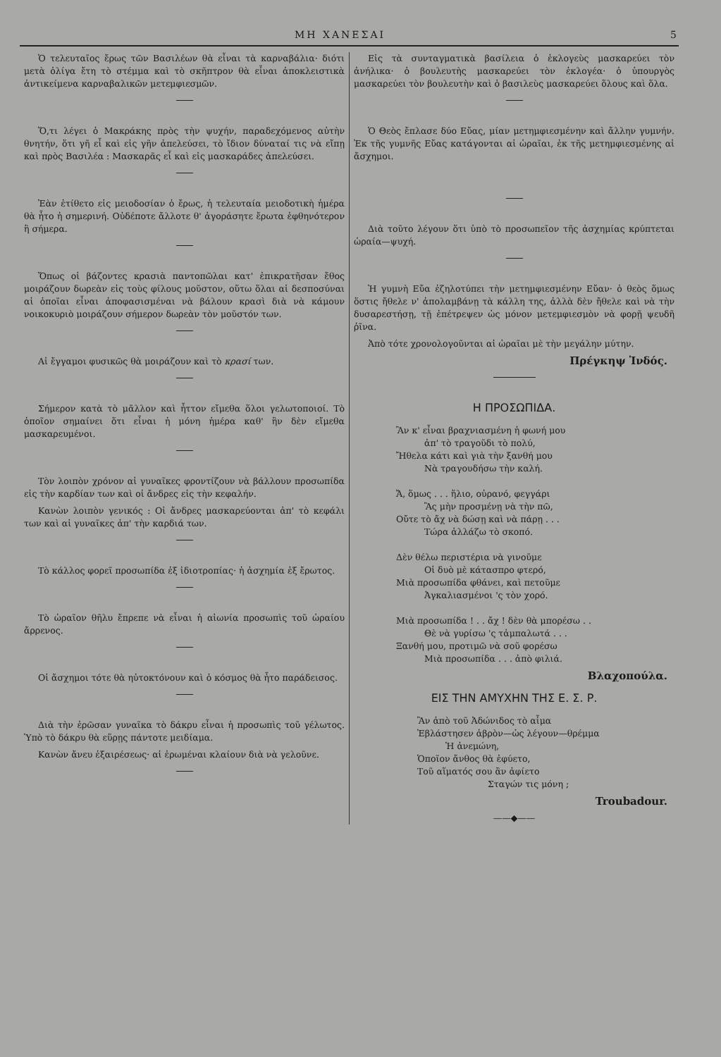ΜΗ ΧΑΝΕΣΑΙ 5
Ὁ τελευταῖος ἔρως τῶν Βασιλέων θὰ εἶναι τὰ καρναβάλια· διότι μετὰ ὀλίγα ἔτη τὸ στέμμα καὶ τὸ σκῆπτρον θὰ εἶναι ἀποκλειστικὰ ἀντικείμενα καρναβαλικῶν μετεμφιεσμῶν.
Ὅ,τι λέγει ὁ Μακράκης πρὸς τὴν ψυχήν, παραδεχόμενος αὐτὴν θνητήν, ὅτι γῆ εἶ καὶ εἰς γῆν ἀπελεύσει, τὸ ἴδιον δύναταί τις νὰ εἴπῃ καὶ πρὸς Βασιλέα : Μασκαρᾶς εἶ καὶ εἰς μασκαράδες ἀπελεύσει.
Ἐὰν ἐτίθετο εἰς μειοδοσίαν ὁ ἔρως, ἡ τελευταία μειοδοτικὴ ἡμέρα θὰ ἦτο ἡ σημερινή. Οὐδέποτε ἄλλοτε θ' ἀγοράσητε ἔρωτα ἐφθηνότερον ἢ σήμερα.
Ὅπως οἱ βάζοντες κρασιὰ παντοπῶλαι κατ' ἐπικρατῆσαν ἔθος μοιράζουν δωρεὰν εἰς τοὺς φίλους μοῦστον, οὕτω ὅλαι αἱ δεσποσύναι αἱ ὁποῖαι εἶναι ἀποφασισμέναι νὰ βάλουν κρασὶ διὰ νὰ κάμουν νοικοκυριὸ μοιράζουν σήμερον δωρεὰν τὸν μοῦστόν των.
Αἱ ἔγγαμοι φυσικῶς θὰ μοιράζουν καὶ τὸ κρασί των.
Σήμερον κατὰ τὸ μᾶλλον καὶ ἧττον εἴμεθα ὅλοι γελωτοποιοί. Τὸ ὁποῖον σημαίνει ὅτι εἶναι ἡ μόνη ἡμέρα καθ' ἣν δὲν εἴμεθα μασκαρευμένοι.
Τὸν λοιπὸν χρόνον αἱ γυναῖκες φροντίζουν νὰ βάλλουν προσωπίδα εἰς τὴν καρδίαν των καὶ οἱ ἄνδρες εἰς τὴν κεφαλήν.
Κανὼν λοιπὸν γενικός : Οἱ ἄνδρες μασκαρεύονται ἀπ' τὸ κεφάλι των καὶ αἱ γυναῖκες ἀπ' τὴν καρδιά των.
Τὸ κάλλος φορεῖ προσωπίδα ἐξ ἰδιοτροπίας· ἡ ἀσχημία ἐξ ἔρωτος.
Τὸ ὡραῖον θῆλυ ἔπρεπε νὰ εἶναι ἡ αἰωνία προσωπὶς τοῦ ὡραίου ἄρρενος.
Οἱ ἄσχημοι τότε θὰ ηὐτοκτόνουν καὶ ὁ κόσμος θὰ ἦτο παράδεισος.
Διὰ τὴν ἐρῶσαν γυναῖκα τὸ δάκρυ εἶναι ἡ προσωπὶς τοῦ γέλωτος. Ὑπὸ τὸ δάκρυ θὰ εὕρῃς πάντοτε μειδίαμα.
Κανὼν ἄνευ ἐξαιρέσεως· αἱ ἐρωμέναι κλαίουν διὰ νὰ γελοῦνε.
Εἰς τὰ συνταγματικὰ βασίλεια ὁ ἐκλογεὺς μασκαρεύει τὸν ἀνήλικα· ὁ βουλευτὴς μασκαρεύει τὸν ἐκλογέα· ὁ ὑπουργὸς μασκαρεύει τὸν βουλευτὴν καὶ ὁ βασιλεὺς μασκαρεύει ὅλους καὶ ὅλα.
Ὁ Θεὸς ἔπλασε δύο Εὔας, μίαν μετημφιεσμένην καὶ ἄλλην γυμνήν. Ἐκ τῆς γυμνῆς Εὔας κατάγονται αἱ ὡραῖαι, ἐκ τῆς μετημφιεσμένης αἱ ἄσχημοι.
Διὰ τοῦτο λέγουν ὅτι ὑπὸ τὸ προσωπεῖον τῆς ἀσχημίας κρύπτεται ὡραία—ψυχή.
Ἡ γυμνὴ Εὔα ἐζηλοτύπει τὴν μετημφιεσμένην Εὔαν· ὁ θεὸς ὅμως ὅστις ἤθελε ν' ἀπολαμβάνῃ τὰ κάλλη της, ἀλλὰ δὲν ἤθελε καὶ νὰ τὴν δυσαρεστήσῃ, τῇ ἐπέτρεψεν ὡς μόνον μετεμφιεσμὸν νὰ φορῇ ψευδῆ ῥῖνα.
Ἀπὸ τότε χρονολογοῦνται αἱ ὡραῖαι μὲ τὴν μεγάλην μύτην.
Πρέγκηψ Ἰνδός.
Η ΠΡΟΣΩΠΙΔΑ.
Ἂν κ' εἶναι βραχνιασμένη ἡ φωνή μου
ἀπ' τὸ τραγοῦδι τὸ πολύ,
Ἤθελα κάτι καὶ γιὰ τὴν ξανθή μου
Νὰ τραγουδήσω τὴν καλή.
Ἄ, ὅμως . . . ἥλιο, οὐρανό, φεγγάρι
Ἂς μὴν προσμένῃ νὰ τὴν πῶ,
Οὔτε τὸ ἄχ νὰ δώσῃ καὶ νὰ πάρῃ . . .
Τώρα ἀλλάζω τὸ σκοπό.
Δὲν θέλω περιστέρια νὰ γινοῦμε
Οἱ δυὸ μὲ κάτασπρο φτερό,
Μιὰ προσωπίδα φθάνει, καὶ πετοῦμε
Ἀγκαλιασμένοι 'ς τὸν χορό.
Μιὰ προσωπίδα ! . . ἄχ ! δὲν θὰ μπορέσω . .
Θὲ νὰ γυρίσω 'ς τἀμπαλωτά . . .
Ξανθή μου, προτιμῶ νὰ σοῦ φορέσω
Μιὰ προσωπίδα . . . ἀπὸ φιλιά.
Βλαχοπούλα.
ΕΙΣ ΤΗΝ ΑΜΥΧΗΝ ΤΗΣ Ε. Σ. Ρ.
Ἂν ἀπὸ τοῦ Ἀδώνιδος τὸ αἷμα
Ἐβλάστησεν ἁβρὸν—ὡς λέγουν—θρέμμα
Ἡ ἀνεμώνη,
Ὁποῖον ἄνθος θὰ ἐφύετο,
Τοῦ αἵματός σου ἂν ἀφίετο
Σταγών τις μόνη ;
Troubadour.
——◆——